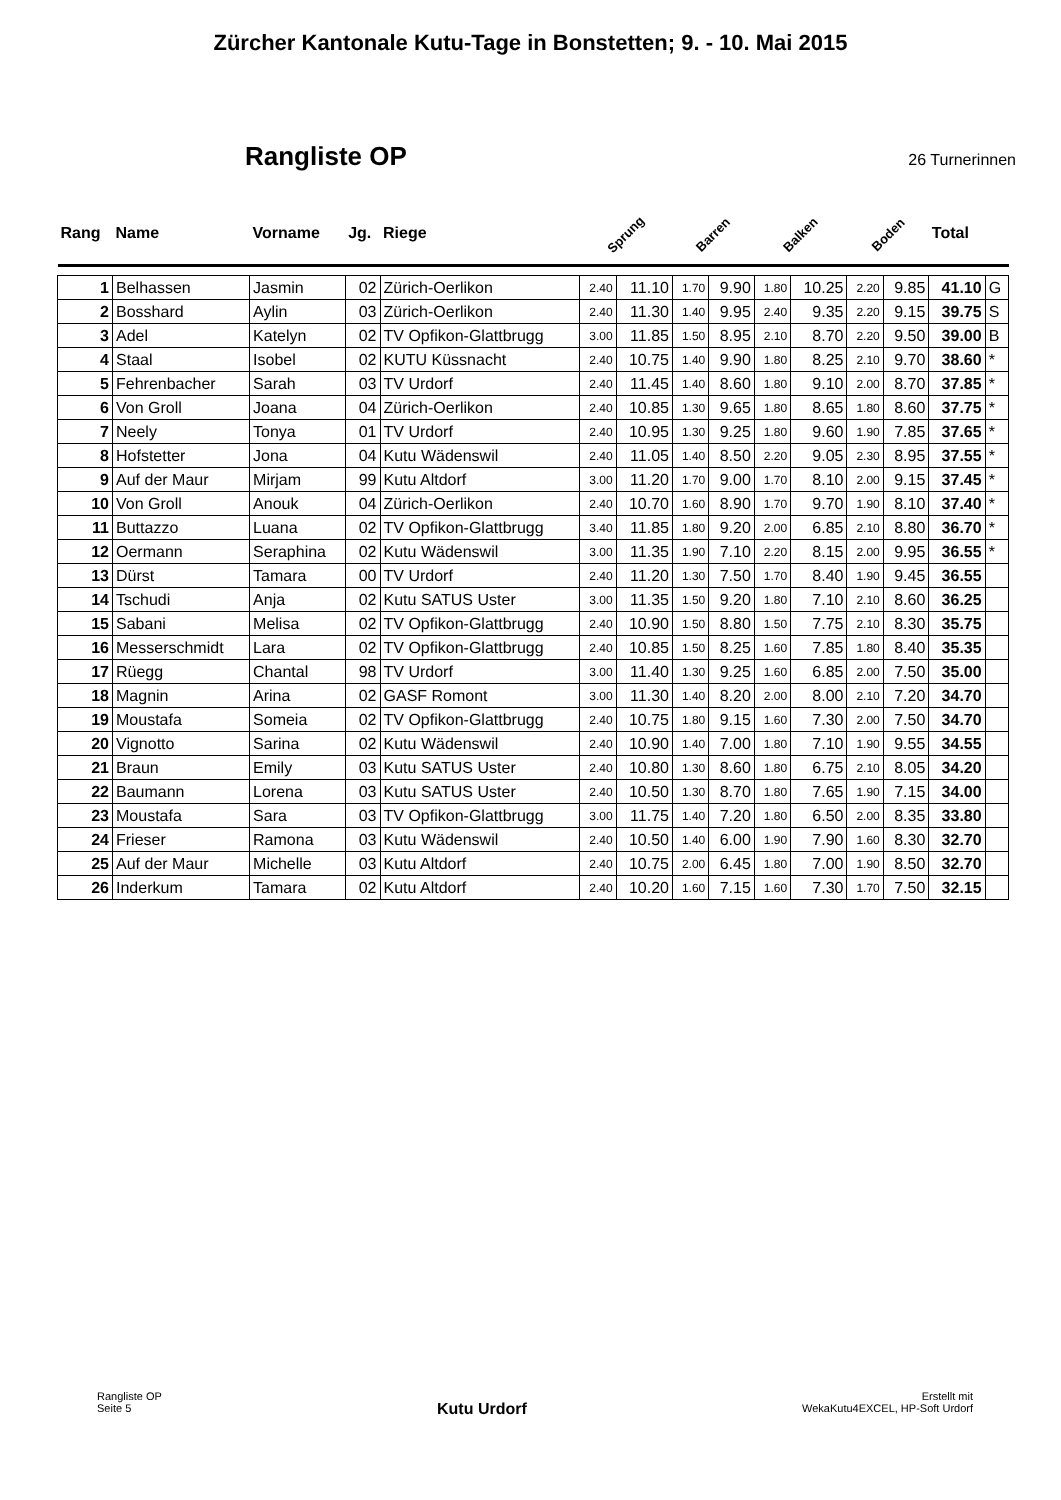Zürcher Kantonale Kutu-Tage in Bonstetten; 9. - 10. Mai 2015
Rangliste OP
26 Turnerinnen
| Rang | Name | Vorname | Jg. | Riege | Sprung | | Barren | | Balken | | Boden | | Total | |
| --- | --- | --- | --- | --- | --- | --- | --- | --- | --- | --- | --- | --- | --- | --- |
| 1 | Belhassen | Jasmin | 02 | Zürich-Oerlikon | 2.40 | 11.10 | 1.70 | 9.90 | 1.80 | 10.25 | 2.20 | 9.85 | 41.10 | G |
| 2 | Bosshard | Aylin | 03 | Zürich-Oerlikon | 2.40 | 11.30 | 1.40 | 9.95 | 2.40 | 9.35 | 2.20 | 9.15 | 39.75 | S |
| 3 | Adel | Katelyn | 02 | TV Opfikon-Glattbrugg | 3.00 | 11.85 | 1.50 | 8.95 | 2.10 | 8.70 | 2.20 | 9.50 | 39.00 | B |
| 4 | Staal | Isobel | 02 | KUTU Küssnacht | 2.40 | 10.75 | 1.40 | 9.90 | 1.80 | 8.25 | 2.10 | 9.70 | 38.60 | * |
| 5 | Fehrenbacher | Sarah | 03 | TV Urdorf | 2.40 | 11.45 | 1.40 | 8.60 | 1.80 | 9.10 | 2.00 | 8.70 | 37.85 | * |
| 6 | Von Groll | Joana | 04 | Zürich-Oerlikon | 2.40 | 10.85 | 1.30 | 9.65 | 1.80 | 8.65 | 1.80 | 8.60 | 37.75 | * |
| 7 | Neely | Tonya | 01 | TV Urdorf | 2.40 | 10.95 | 1.30 | 9.25 | 1.80 | 9.60 | 1.90 | 7.85 | 37.65 | * |
| 8 | Hofstetter | Jona | 04 | Kutu Wädenswil | 2.40 | 11.05 | 1.40 | 8.50 | 2.20 | 9.05 | 2.30 | 8.95 | 37.55 | * |
| 9 | Auf der Maur | Mirjam | 99 | Kutu Altdorf | 3.00 | 11.20 | 1.70 | 9.00 | 1.70 | 8.10 | 2.00 | 9.15 | 37.45 | * |
| 10 | Von Groll | Anouk | 04 | Zürich-Oerlikon | 2.40 | 10.70 | 1.60 | 8.90 | 1.70 | 9.70 | 1.90 | 8.10 | 37.40 | * |
| 11 | Buttazzo | Luana | 02 | TV Opfikon-Glattbrugg | 3.40 | 11.85 | 1.80 | 9.20 | 2.00 | 6.85 | 2.10 | 8.80 | 36.70 | * |
| 12 | Oermann | Seraphina | 02 | Kutu Wädenswil | 3.00 | 11.35 | 1.90 | 7.10 | 2.20 | 8.15 | 2.00 | 9.95 | 36.55 | * |
| 13 | Dürst | Tamara | 00 | TV Urdorf | 2.40 | 11.20 | 1.30 | 7.50 | 1.70 | 8.40 | 1.90 | 9.45 | 36.55 | |
| 14 | Tschudi | Anja | 02 | Kutu SATUS Uster | 3.00 | 11.35 | 1.50 | 9.20 | 1.80 | 7.10 | 2.10 | 8.60 | 36.25 | |
| 15 | Sabani | Melisa | 02 | TV Opfikon-Glattbrugg | 2.40 | 10.90 | 1.50 | 8.80 | 1.50 | 7.75 | 2.10 | 8.30 | 35.75 | |
| 16 | Messerschmidt | Lara | 02 | TV Opfikon-Glattbrugg | 2.40 | 10.85 | 1.50 | 8.25 | 1.60 | 7.85 | 1.80 | 8.40 | 35.35 | |
| 17 | Rüegg | Chantal | 98 | TV Urdorf | 3.00 | 11.40 | 1.30 | 9.25 | 1.60 | 6.85 | 2.00 | 7.50 | 35.00 | |
| 18 | Magnin | Arina | 02 | GASF Romont | 3.00 | 11.30 | 1.40 | 8.20 | 2.00 | 8.00 | 2.10 | 7.20 | 34.70 | |
| 19 | Moustafa | Someia | 02 | TV Opfikon-Glattbrugg | 2.40 | 10.75 | 1.80 | 9.15 | 1.60 | 7.30 | 2.00 | 7.50 | 34.70 | |
| 20 | Vignotto | Sarina | 02 | Kutu Wädenswil | 2.40 | 10.90 | 1.40 | 7.00 | 1.80 | 7.10 | 1.90 | 9.55 | 34.55 | |
| 21 | Braun | Emily | 03 | Kutu SATUS Uster | 2.40 | 10.80 | 1.30 | 8.60 | 1.80 | 6.75 | 2.10 | 8.05 | 34.20 | |
| 22 | Baumann | Lorena | 03 | Kutu SATUS Uster | 2.40 | 10.50 | 1.30 | 8.70 | 1.80 | 7.65 | 1.90 | 7.15 | 34.00 | |
| 23 | Moustafa | Sara | 03 | TV Opfikon-Glattbrugg | 3.00 | 11.75 | 1.40 | 7.20 | 1.80 | 6.50 | 2.00 | 8.35 | 33.80 | |
| 24 | Frieser | Ramona | 03 | Kutu Wädenswil | 2.40 | 10.50 | 1.40 | 6.00 | 1.90 | 7.90 | 1.60 | 8.30 | 32.70 | |
| 25 | Auf der Maur | Michelle | 03 | Kutu Altdorf | 2.40 | 10.75 | 2.00 | 6.45 | 1.80 | 7.00 | 1.90 | 8.50 | 32.70 | |
| 26 | Inderkum | Tamara | 02 | Kutu Altdorf | 2.40 | 10.20 | 1.60 | 7.15 | 1.60 | 7.30 | 1.70 | 7.50 | 32.15 | |
Rangliste OP
Seite 5
Kutu Urdorf
Erstellt mit
WekaKutu4EXCEL, HP-Soft Urdorf